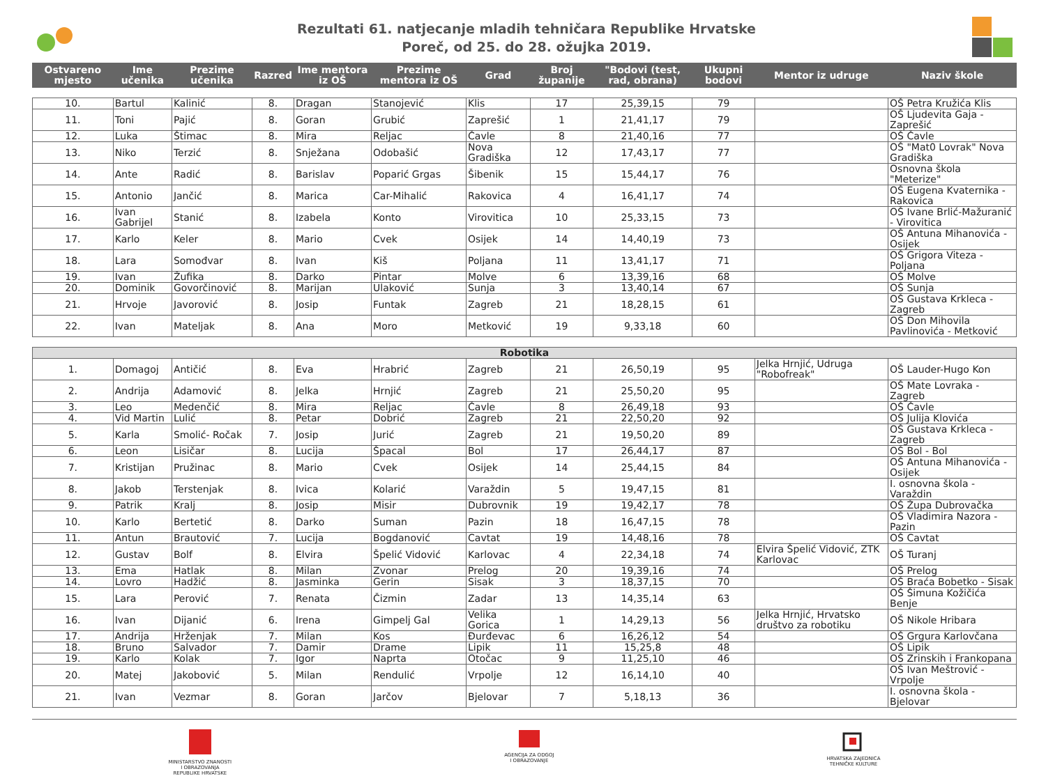Rezultati 61. natjecanje mladih tehničara Republike Hrvatske
Poreč, od 25. do 28. ožujka 2019.
| Ostvareno mjesto | Ime učenika | Prezime učenika | Razred | Ime mentora iz OŠ | Prezime mentora iz OŠ | Grad | Broj županije | "Bodovi (test, rad, obrana) | Ukupni bodovi | Mentor iz udruge | Naziv škole |
| --- | --- | --- | --- | --- | --- | --- | --- | --- | --- | --- | --- |
| 10. | Bartul | Kalinić | 8. | Dragan | Stanojević | Klis | 17 | 25,39,15 | 79 | | OŠ Petra Kružića Klis |
| 11. | Toni | Pajić | 8. | Goran | Grubić | Zaprešić | 1 | 21,41,17 | 79 | | OŠ Ljudevita Gaja - Zaprešić |
| 12. | Luka | Štimac | 8. | Mira | Reljac | Čavle | 8 | 21,40,16 | 77 | | OŠ Čavle |
| 13. | Niko | Terzić | 8. | Snježana | Odobašić | Nova Gradiška | 12 | 17,43,17 | 77 | | OŠ "Mat0 Lovrak" Nova Gradiška |
| 14. | Ante | Radić | 8. | Barislav | Poparić Grgas | Šibenik | 15 | 15,44,17 | 76 | | Osnovna škola "Meterize" |
| 15. | Antonio | Jančić | 8. | Marica | Car-Mihalić | Rakovica | 4 | 16,41,17 | 74 | | OŠ Eugena Kvaternika - Rakovica |
| 16. | Ivan Gabrijel | Stanić | 8. | Izabela | Konto | Virovitica | 10 | 25,33,15 | 73 | | OŠ Ivane Brlić-Mažuranić - Virovitica |
| 17. | Karlo | Keler | 8. | Mario | Cvek | Osijek | 14 | 14,40,19 | 73 | | OŠ Antuna Mihanovića - Osijek |
| 18. | Lara | Somođvar | 8. | Ivan | Kiš | Poljana | 11 | 13,41,17 | 71 | | OŠ Grigora Viteza - Poljana |
| 19. | Ivan | Žufika | 8. | Darko | Pintar | Molve | 6 | 13,39,16 | 68 | | OŠ Molve |
| 20. | Dominik | Govorčinović | 8. | Marijan | Ulaković | Sunja | 3 | 13,40,14 | 67 | | OŠ Sunja |
| 21. | Hrvoje | Javorović | 8. | Josip | Funtak | Zagreb | 21 | 18,28,15 | 61 | | OŠ Gustava Krkleca - Zagreb |
| 22. | Ivan | Mateljak | 8. | Ana | Moro | Metković | 19 | 9,33,18 | 60 | | OŠ Don Mihovila Pavlinovića - Metković |
| Robotika | | | | | | | | | | | |
| 1. | Domagoj | Antičić | 8. | Eva | Hrabrić | Zagreb | 21 | 26,50,19 | 95 | Jelka Hrnjić, Udruga "Robofreak" | OŠ Lauder-Hugo Kon |
| 2. | Andrija | Adamović | 8. | Jelka | Hrnjić | Zagreb | 21 | 25,50,20 | 95 | | OŠ Mate Lovraka - Zagreb |
| 3. | Leo | Medenčić | 8. | Mira | Reljac | Čavle | 8 | 26,49,18 | 93 | | OŠ Čavle |
| 4. | Vid Martin | Lulić | 8. | Petar | Dobrić | Zagreb | 21 | 22,50,20 | 92 | | OŠ Julija Klovića |
| 5. | Karla | Smolić- Ročak | 7. | Josip | Jurić | Zagreb | 21 | 19,50,20 | 89 | | OŠ Gustava Krkleca - Zagreb |
| 6. | Leon | Lisičar | 8. | Lucija | Špacal | Bol | 17 | 26,44,17 | 87 | | OŠ Bol - Bol |
| 7. | Kristijan | Pružinac | 8. | Mario | Cvek | Osijek | 14 | 25,44,15 | 84 | | OŠ Antuna Mihanovića - Osijek |
| 8. | Jakob | Terstenjak | 8. | Ivica | Kolarić | Varaždin | 5 | 19,47,15 | 81 | | I. osnovna škola - Varaždin |
| 9. | Patrik | Kralj | 8. | Josip | Misir | Dubrovnik | 19 | 19,42,17 | 78 | | OŠ Župa Dubrovačka |
| 10. | Karlo | Bertetić | 8. | Darko | Suman | Pazin | 18 | 16,47,15 | 78 | | OŠ Vladimira Nazora - Pazin |
| 11. | Antun | Brautović | 7. | Lucija | Bogdanović | Cavtat | 19 | 14,48,16 | 78 | | OŠ Cavtat |
| 12. | Gustav | Bolf | 8. | Elvira | Špelić Vidović | Karlovac | 4 | 22,34,18 | 74 | Elvira Špelić Vidović, ZTK Karlovac | OŠ Turanj |
| 13. | Ema | Hatlak | 8. | Milan | Zvonar | Prelog | 20 | 19,39,16 | 74 | | OŠ Prelog |
| 14. | Lovro | Hadžić | 8. | Jasminka | Gerin | Sisak | 3 | 18,37,15 | 70 | | OŠ Braća Bobetko - Sisak |
| 15. | Lara | Perović | 7. | Renata | Čizmin | Zadar | 13 | 14,35,14 | 63 | | OŠ Šimuna Kožičića Benje |
| 16. | Ivan | Dijanić | 6. | Irena | Gimpelj Gal | Velika Gorica | 1 | 14,29,13 | 56 | Jelka Hrnjić, Hrvatsko društvo za robotiku | OŠ Nikole Hribara |
| 17. | Andrija | Hrženjak | 7. | Milan | Kos | Đurđevac | 6 | 16,26,12 | 54 | | OŠ Grgura Karlovčana |
| 18. | Bruno | Salvador | 7. | Damir | Drame | Lipik | 11 | 15,25,8 | 48 | | OŠ Lipik |
| 19. | Karlo | Kolak | 7. | Igor | Naprta | Otočac | 9 | 11,25,10 | 46 | | OŠ Zrinskih i Frankopana |
| 20. | Matej | Jakobović | 5. | Milan | Rendulić | Vrpolje | 12 | 16,14,10 | 40 | | OŠ Ivan Meštrović - Vrpolje |
| 21. | Ivan | Vezmar | 8. | Goran | Jarčov | Bjelovar | 7 | 5,18,13 | 36 | | I. osnovna škola - Bjelovar |
MINISTARSTVO ZNANOSTI
I OBRAZOVANJA
REPUBLIKE HRVATSKE
AGENCIJA ZA ODGOJ
I OBRAZOVANJE
HRVATSKA ZAJEDNICA
TEHNIČKE KULTURE